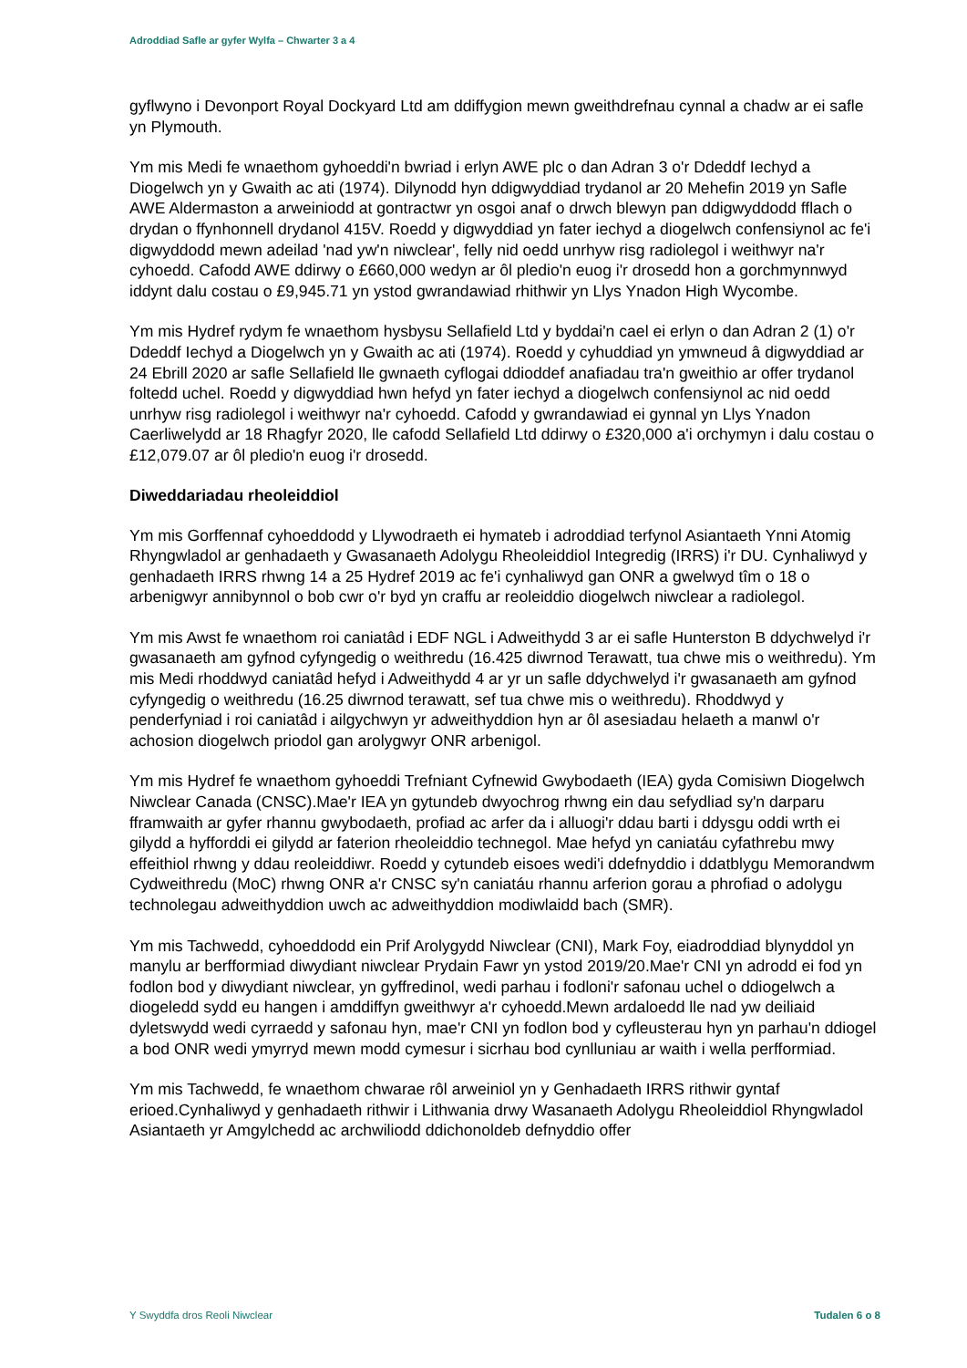Adroddiad Safle ar gyfer Wylfa – Chwarter 3 a 4
gyflwyno i Devonport Royal Dockyard Ltd am ddiffygion mewn gweithdrefnau cynnal a chadw ar ei safle yn Plymouth.
Ym mis Medi fe wnaethom gyhoeddi'n bwriad i erlyn AWE plc o dan Adran 3 o'r Ddeddf Iechyd a Diogelwch yn y Gwaith ac ati (1974). Dilynodd hyn ddigwyddiad trydanol ar 20 Mehefin 2019 yn Safle AWE Aldermaston a arweiniodd at gontractwr yn osgoi anaf o drwch blewyn pan ddigwyddodd fflach o drydan o ffynhonnell drydanol 415V. Roedd y digwyddiad yn fater iechyd a diogelwch confensiynol ac fe'i digwyddodd mewn adeilad 'nad yw'n niwclear', felly nid oedd unrhyw risg radiolegol i weithwyr na'r cyhoedd. Cafodd AWE ddirwy o £660,000 wedyn ar ôl pledio'n euog i'r drosedd hon a gorchmynnwyd iddynt dalu costau o £9,945.71 yn ystod gwrandawiad rhithwir yn Llys Ynadon High Wycombe.
Ym mis Hydref rydym fe wnaethom hysbysu Sellafield Ltd y byddai'n cael ei erlyn o dan Adran 2 (1) o'r Ddeddf Iechyd a Diogelwch yn y Gwaith ac ati (1974). Roedd y cyhuddiad yn ymwneud â digwyddiad ar 24 Ebrill 2020 ar safle Sellafield lle gwnaeth cyflogai ddioddef anafiadau tra'n gweithio ar offer trydanol foltedd uchel. Roedd y digwyddiad hwn hefyd yn fater iechyd a diogelwch confensiynol ac nid oedd unrhyw risg radiolegol i weithwyr na'r cyhoedd. Cafodd y gwrandawiad ei gynnal yn Llys Ynadon Caerliwelydd ar 18 Rhagfyr 2020, lle cafodd Sellafield Ltd ddirwy o £320,000 a'i orchymyn i dalu costau o £12,079.07 ar ôl pledio'n euog i'r drosedd.
Diweddariadau rheoleiddiol
Ym mis Gorffennaf cyhoeddodd y Llywodraeth ei hymateb i adroddiad terfynol Asiantaeth Ynni Atomig Rhyngwladol ar genhadaeth y Gwasanaeth Adolygu Rheoleiddiol Integredig (IRRS) i'r DU. Cynhaliwyd y genhadaeth IRRS rhwng 14 a 25 Hydref 2019 ac fe'i cynhaliwyd gan ONR a gwelwyd tîm o 18 o arbenigwyr annibynnol o bob cwr o'r byd yn craffu ar reoleiddio diogelwch niwclear a radiolegol.
Ym mis Awst fe wnaethom roi caniatâd i EDF NGL i Adweithydd 3 ar ei safle Hunterston B ddychwelyd i'r gwasanaeth am gyfnod cyfyngedig o weithredu (16.425 diwrnod Terawatt, tua chwe mis o weithredu). Ym mis Medi rhoddwyd caniatâd hefyd i Adweithydd 4 ar yr un safle ddychwelyd i'r gwasanaeth am gyfnod cyfyngedig o weithredu (16.25 diwrnod terawatt, sef tua chwe mis o weithredu). Rhoddwyd y penderfyniad i roi caniatâd i ailgychwyn yr adweithyddion hyn ar ôl asesiadau helaeth a manwl o'r achosion diogelwch priodol gan arolygwyr ONR arbenigol.
Ym mis Hydref fe wnaethom gyhoeddi Trefniant Cyfnewid Gwybodaeth (IEA) gyda Comisiwn Diogelwch Niwclear Canada (CNSC).Mae'r IEA yn gytundeb dwyochrog rhwng ein dau sefydliad sy'n darparu fframwaith ar gyfer rhannu gwybodaeth, profiad ac arfer da i alluogi'r ddau barti i ddysgu oddi wrth ei gilydd a hyfforddi ei gilydd ar faterion rheoleiddio technegol. Mae hefyd yn caniatáu cyfathrebu mwy effeithiol rhwng y ddau reoleiddiwr. Roedd y cytundeb eisoes wedi'i ddefnyddio i ddatblygu Memorandwm Cydweithredu (MoC) rhwng ONR a'r CNSC sy'n caniatáu rhannu arferion gorau a phrofiad o adolygu technolegau adweithyddion uwch ac adweithyddion modiwlaidd bach (SMR).
Ym mis Tachwedd, cyhoeddodd ein Prif Arolygydd Niwclear (CNI), Mark Foy, eiadroddiad blynyddol yn manylu ar berfformiad diwydiant niwclear Prydain Fawr yn ystod 2019/20.Mae'r CNI yn adrodd ei fod yn fodlon bod y diwydiant niwclear, yn gyffredinol, wedi parhau i fodloni'r safonau uchel o ddiogelwch a diogeledd sydd eu hangen i amddiffyn gweithwyr a'r cyhoedd.Mewn ardaloedd lle nad yw deiliaid dyletswydd wedi cyrraedd y safonau hyn, mae'r CNI yn fodlon bod y cyfleusterau hyn yn parhau'n ddiogel a bod ONR wedi ymyrryd mewn modd cymesur i sicrhau bod cynlluniau ar waith i wella perfformiad.
Ym mis Tachwedd, fe wnaethom chwarae rôl arweiniol yn y Genhadaeth IRRS rithwir gyntaf erioed.Cynhaliwyd y genhadaeth rithwir i Lithwania drwy Wasanaeth Adolygu Rheoleiddiol Rhyngwladol Asiantaeth yr Amgylchedd ac archwiliodd ddichonoldeb defnyddio offer
Y Swyddfa dros Reoli Niwclear Tudalen 6 o 8